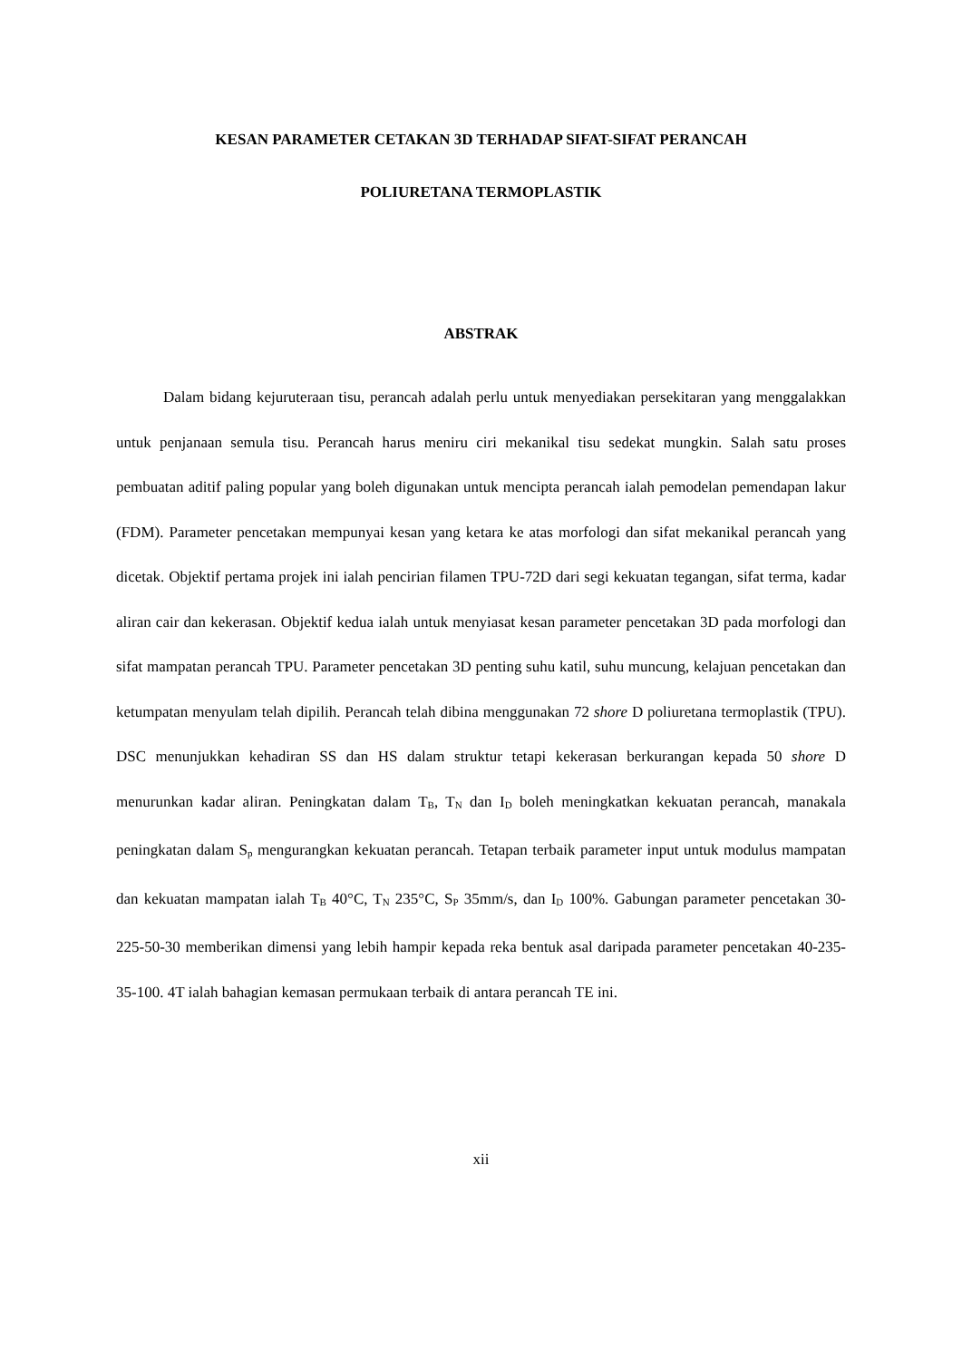KESAN PARAMETER CETAKAN 3D TERHADAP SIFAT-SIFAT PERANCAH
POLIURETANA TERMOPLASTIK
ABSTRAK
Dalam bidang kejuruteraan tisu, perancah adalah perlu untuk menyediakan persekitaran yang menggalakkan untuk penjanaan semula tisu. Perancah harus meniru ciri mekanikal tisu sedekat mungkin. Salah satu proses pembuatan aditif paling popular yang boleh digunakan untuk mencipta perancah ialah pemodelan pemendapan lakur (FDM). Parameter pencetakan mempunyai kesan yang ketara ke atas morfologi dan sifat mekanikal perancah yang dicetak. Objektif pertama projek ini ialah pencirian filamen TPU-72D dari segi kekuatan tegangan, sifat terma, kadar aliran cair dan kekerasan. Objektif kedua ialah untuk menyiasat kesan parameter pencetakan 3D pada morfologi dan sifat mampatan perancah TPU. Parameter pencetakan 3D penting suhu katil, suhu muncung, kelajuan pencetakan dan ketumpatan menyulam telah dipilih. Perancah telah dibina menggunakan 72 shore D poliuretana termoplastik (TPU). DSC menunjukkan kehadiran SS dan HS dalam struktur tetapi kekerasan berkurangan kepada 50 shore D menurunkan kadar aliran. Peningkatan dalam T<sub>B</sub>, T<sub>N</sub> dan I<sub>D</sub> boleh meningkatkan kekuatan perancah, manakala peningkatan dalam S<sub>p</sub> mengurangkan kekuatan perancah. Tetapan terbaik parameter input untuk modulus mampatan dan kekuatan mampatan ialah T<sub>B</sub> 40°C, T<sub>N</sub> 235°C, S<sub>P</sub> 35mm/s, dan I<sub>D</sub> 100%. Gabungan parameter pencetakan 30-225-50-30 memberikan dimensi yang lebih hampir kepada reka bentuk asal daripada parameter pencetakan 40-235-35-100. 4T ialah bahagian kemasan permukaan terbaik di antara perancah TE ini.
xii